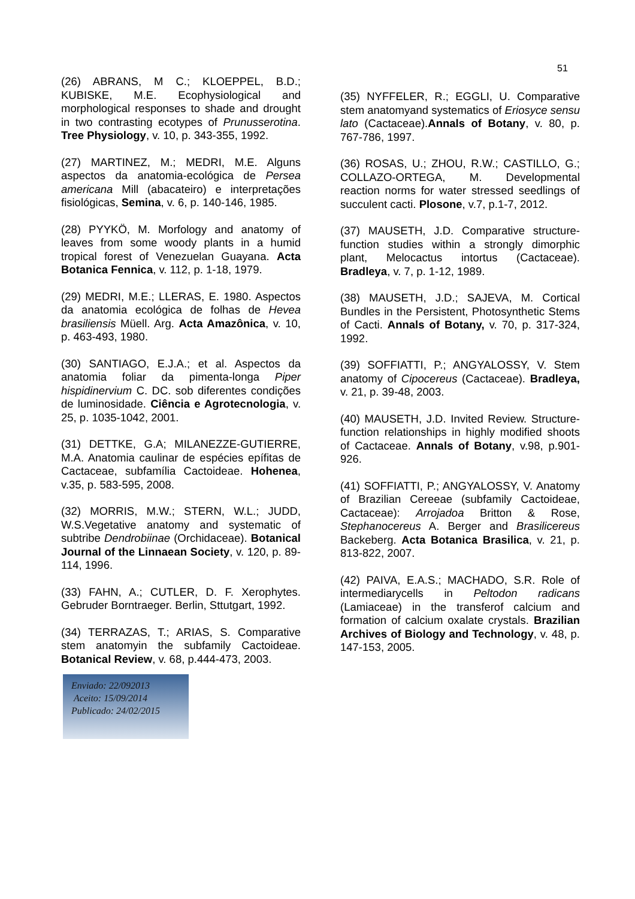51
(26) ABRANS, M C.; KLOEPPEL, B.D.; KUBISKE, M.E. Ecophysiological and morphological responses to shade and drought in two contrasting ecotypes of Prunusserotina. Tree Physiology, v. 10, p. 343-355, 1992.
(27) MARTINEZ, M.; MEDRI, M.E. Alguns aspectos da anatomia-ecológica de Persea americana Mill (abacateiro) e interpretações fisiológicas, Semina, v. 6, p. 140-146, 1985.
(28) PYYKÖ, M. Morfology and anatomy of leaves from some woody plants in a humid tropical forest of Venezuelan Guayana. Acta Botanica Fennica, v. 112, p. 1-18, 1979.
(29) MEDRI, M.E.; LLERAS, E. 1980. Aspectos da anatomia ecológica de folhas de Hevea brasiliensis Müell. Arg. Acta Amazônica, v. 10, p. 463-493, 1980.
(30) SANTIAGO, E.J.A.; et al. Aspectos da anatomia foliar da pimenta-longa Piper hispidinervium C. DC. sob diferentes condições de luminosidade. Ciência e Agrotecnologia, v. 25, p. 1035-1042, 2001.
(31) DETTKE, G.A; MILANEZZE-GUTIERRE, M.A. Anatomia caulinar de espécies epífitas de Cactaceae, subfamília Cactoideae. Hohenea, v.35, p. 583-595, 2008.
(32) MORRIS, M.W.; STERN, W.L.; JUDD, W.S.Vegetative anatomy and systematic of subtribe Dendrobiinae (Orchidaceae). Botanical Journal of the Linnaean Society, v. 120, p. 89-114, 1996.
(33) FAHN, A.; CUTLER, D. F. Xerophytes. Gebruder Borntraeger. Berlin, Sttutgart, 1992.
(34) TERRAZAS, T.; ARIAS, S. Comparative stem anatomyin the subfamily Cactoideae. Botanical Review, v. 68, p.444-473, 2003.
Enviado: 22/092013
Aceito: 15/09/2014
Publicado: 24/02/2015
(35) NYFFELER, R.; EGGLI, U. Comparative stem anatomyand systematics of Eriosyce sensu lato (Cactaceae).Annals of Botany, v. 80, p. 767-786, 1997.
(36) ROSAS, U.; ZHOU, R.W.; CASTILLO, G.; COLLAZO-ORTEGA, M. Developmental reaction norms for water stressed seedlings of succulent cacti. Plosone, v.7, p.1-7, 2012.
(37) MAUSETH, J.D. Comparative structure-function studies within a strongly dimorphic plant, Melocactus intortus (Cactaceae). Bradleya, v. 7, p. 1-12, 1989.
(38) MAUSETH, J.D.; SAJEVA, M. Cortical Bundles in the Persistent, Photosynthetic Stems of Cacti. Annals of Botany, v. 70, p. 317-324, 1992.
(39) SOFFIATTI, P.; ANGYALOSSY, V. Stem anatomy of Cipocereus (Cactaceae). Bradleya, v. 21, p. 39-48, 2003.
(40) MAUSETH, J.D. Invited Review. Structure-function relationships in highly modified shoots of Cactaceae. Annals of Botany, v.98, p.901-926.
(41) SOFFIATTI, P.; ANGYALOSSY, V. Anatomy of Brazilian Cereeae (subfamily Cactoideae, Cactaceae): Arrojadoa Britton & Rose, Stephanocereus A. Berger and Brasilicereus Backeberg. Acta Botanica Brasilica, v. 21, p. 813-822, 2007.
(42) PAIVA, E.A.S.; MACHADO, S.R. Role of intermediarycells in Peltodon radicans (Lamiaceae) in the transferof calcium and formation of calcium oxalate crystals. Brazilian Archives of Biology and Technology, v. 48, p. 147-153, 2005.